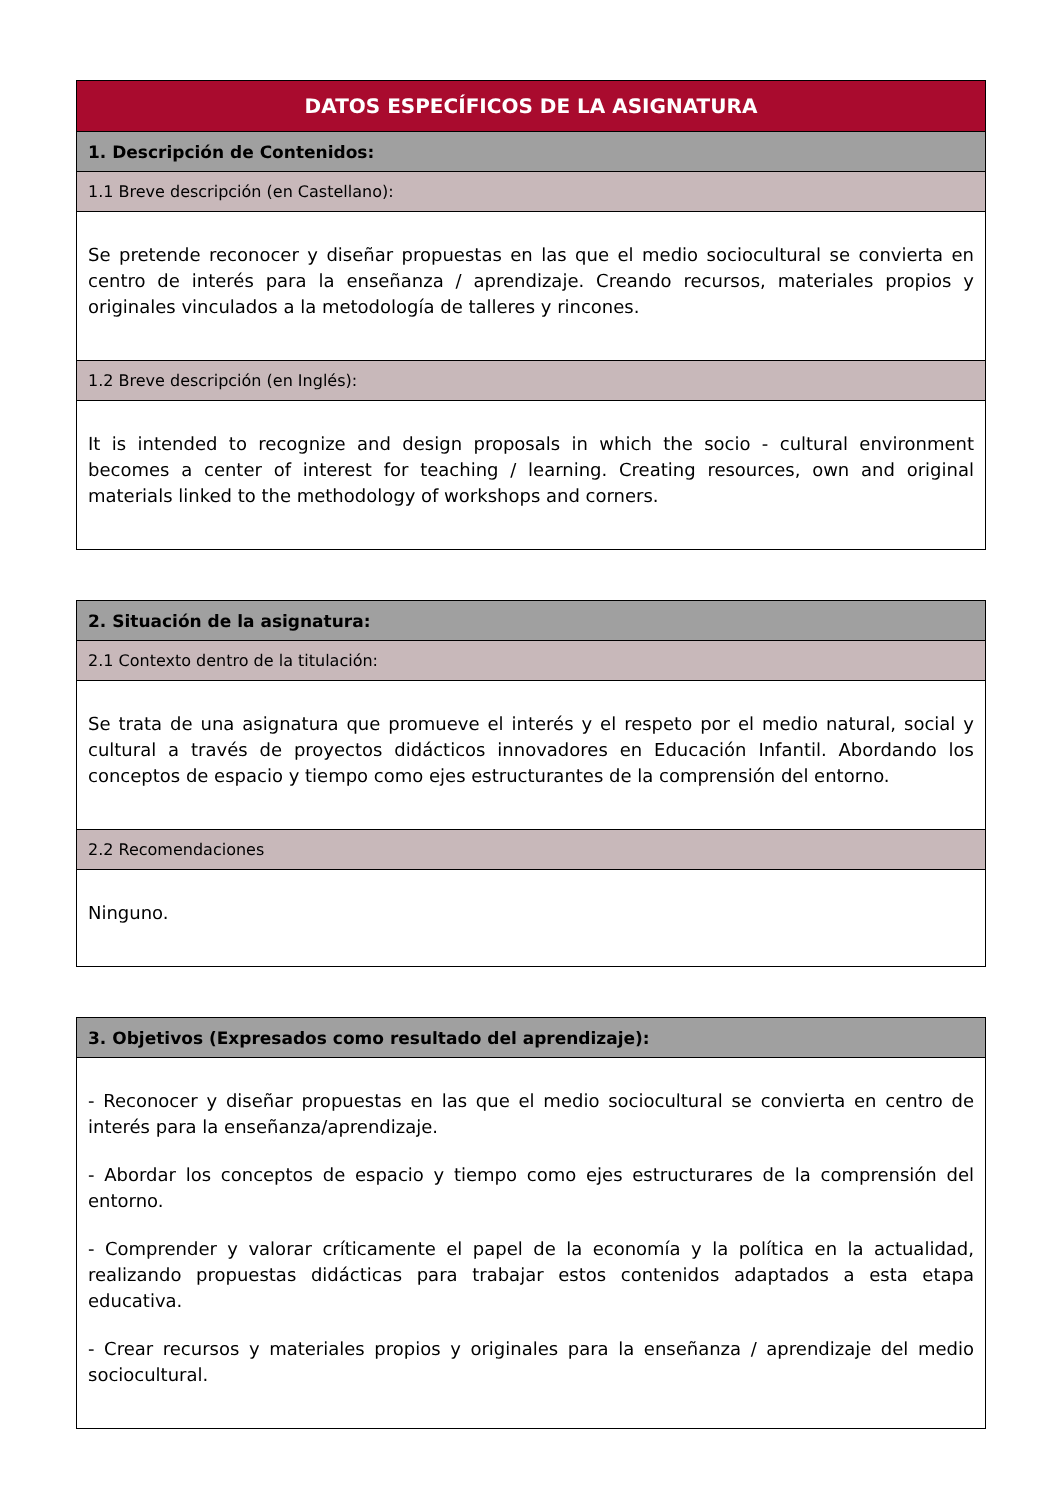| DATOS ESPECÍFICOS DE LA ASIGNATURA |
| --- |
| 1. Descripción de Contenidos: |
| 1.1 Breve descripción (en Castellano): |
| Se pretende reconocer y diseñar propuestas en las que el medio sociocultural se convierta en centro de interés para la enseñanza / aprendizaje. Creando recursos, materiales propios y originales vinculados a la metodología de talleres y rincones. |
| 1.2 Breve descripción (en Inglés): |
| It is intended to recognize and design proposals in which the socio - cultural environment becomes a center of interest for teaching / learning. Creating resources, own and original materials linked to the methodology of workshops and corners. |
| 2. Situación de la asignatura: |
| 2.1 Contexto dentro de la titulación: |
| Se trata de una asignatura que promueve el interés y el respeto por el medio natural, social y cultural a través de proyectos didácticos innovadores en Educación Infantil. Abordando los conceptos de espacio y tiempo como ejes estructurantes de la comprensión del entorno. |
| 2.2 Recomendaciones |
| Ninguno. |
| 3. Objetivos (Expresados como resultado del aprendizaje): |
| - Reconocer y diseñar propuestas en las que el medio sociocultural se convierta en centro de interés para la enseñanza/aprendizaje. - Abordar los conceptos de espacio y tiempo como ejes estructurares de la comprensión del entorno. - Comprender y valorar críticamente el papel de la economía y la política en la actualidad, realizando propuestas didácticas para trabajar estos contenidos adaptados a esta etapa educativa. - Crear recursos y materiales propios y originales para la enseñanza / aprendizaje del medio sociocultural. |